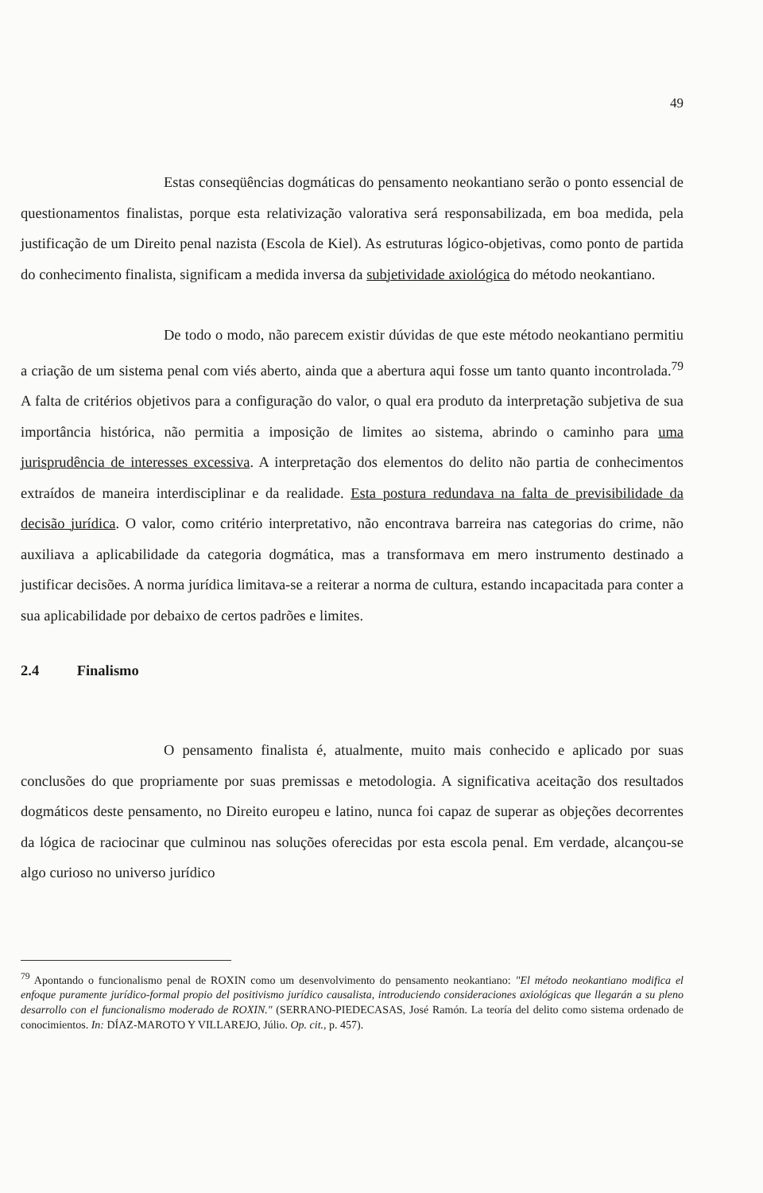49
Estas conseqüências dogmáticas do pensamento neokantiano serão o ponto essencial de questionamentos finalistas, porque esta relativização valorativa será responsabilizada, em boa medida, pela justificação de um Direito penal nazista (Escola de Kiel). As estruturas lógico-objetivas, como ponto de partida do conhecimento finalista, significam a medida inversa da subjetividade axiológica do método neokantiano.
De todo o modo, não parecem existir dúvidas de que este método neokantiano permitiu a criação de um sistema penal com viés aberto, ainda que a abertura aqui fosse um tanto quanto incontrolada.<sup>79</sup> A falta de critérios objetivos para a configuração do valor, o qual era produto da interpretação subjetiva de sua importância histórica, não permitia a imposição de limites ao sistema, abrindo o caminho para uma jurisprudência de interesses excessiva. A interpretação dos elementos do delito não partia de conhecimentos extraídos de maneira interdisciplinar e da realidade. Esta postura redundava na falta de previsibilidade da decisão jurídica. O valor, como critério interpretativo, não encontrava barreira nas categorias do crime, não auxiliava a aplicabilidade da categoria dogmática, mas a transformava em mero instrumento destinado a justificar decisões. A norma jurídica limitava-se a reiterar a norma de cultura, estando incapacitada para conter a sua aplicabilidade por debaixo de certos padrões e limites.
2.4 Finalismo
O pensamento finalista é, atualmente, muito mais conhecido e aplicado por suas conclusões do que propriamente por suas premissas e metodologia. A significativa aceitação dos resultados dogmáticos deste pensamento, no Direito europeu e latino, nunca foi capaz de superar as objeções decorrentes da lógica de raciocinar que culminou nas soluções oferecidas por esta escola penal. Em verdade, alcançou-se algo curioso no universo jurídico
<sup>79</sup> Apontando o funcionalismo penal de ROXIN como um desenvolvimento do pensamento neokantiano: "El método neokantiano modifica el enfoque puramente jurídico-formal propio del positivismo jurídico causalista, introduciendo consideraciones axiológicas que llegarán a su pleno desarrollo con el funcionalismo moderado de ROXIN." (SERRANO-PIEDECASAS, José Ramón. La teoría del delito como sistema ordenado de conocimientos. In: DÍAZ-MAROTO Y VILLAREJO, Júlio. Op. cit., p. 457).